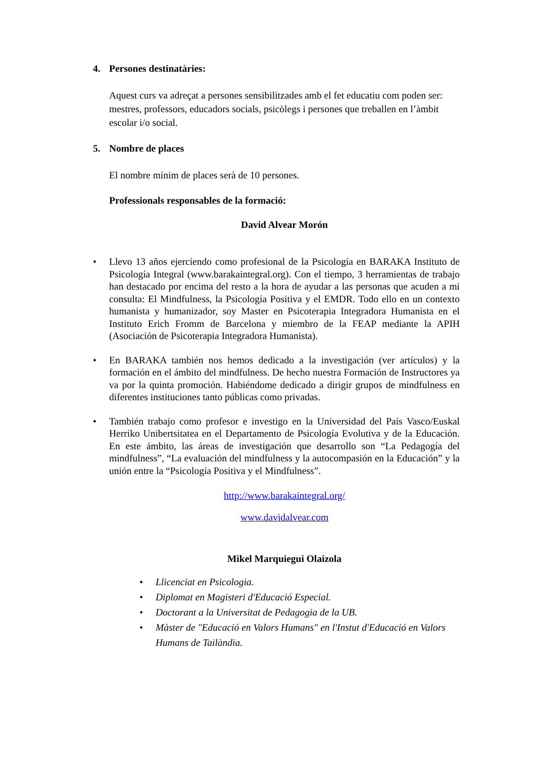4. Persones destinatàries:
Aquest curs va adreçat a persones sensibilitzades amb el fet educatiu com poden ser: mestres, professors, educadors socials, psicòlegs i persones que treballen en l’àmbit escolar i/o social.
5. Nombre de places
El nombre mínim de places serà de 10 persones.
Professionals responsables de la formació:
David Alvear Morón
• Llevo 13 años ejerciendo como profesional de la Psicología en BARAKA Instituto de Psicología Integral (www.barakaintegral.org). Con el tiempo, 3 herramientas de trabajo han destacado por encima del resto a la hora de ayudar a las personas que acuden a mi consulta: El Mindfulness, la Psicología Positiva y el EMDR. Todo ello en un contexto humanista y humanizador, soy Master en Psicoterapia Integradora Humanista en el Instituto Erich Fromm de Barcelona y miembro de la FEAP mediante la APIH (Asociación de Psicoterapia Integradora Humanista).
• En BARAKA también nos hemos dedicado a la investigación (ver artículos) y la formación en el ámbito del mindfulness. De hecho nuestra Formación de Instructores ya va por la quinta promoción. Habiéndome dedicado a dirigir grupos de mindfulness en diferentes instituciones tanto públicas como privadas.
• También trabajo como profesor e investigo en la Universidad del País Vasco/Euskal Herriko Unibertsitatea en el Departamento de Psicología Evolutiva y de la Educación. En este ámbito, las áreas de investigación que desarrollo son “La Pedagogía del mindfulness”, “La evaluación del mindfulness y la autocompasión en la Educación” y la unión entre la “Psicología Positiva y el Mindfulness”.
http://www.barakaintegral.org/
www.davidalvear.com
Mikel Marquiegui Olaizola
• Llicenciat en Psicologia.
• Diplomat en Magisteri d'Educació Especial.
• Doctorant a la Universitat de Pedagogia de la UB.
• Màster de "Educació en Valors Humans" en l'Instut d'Educació en Valors Humans de Tailàndia.